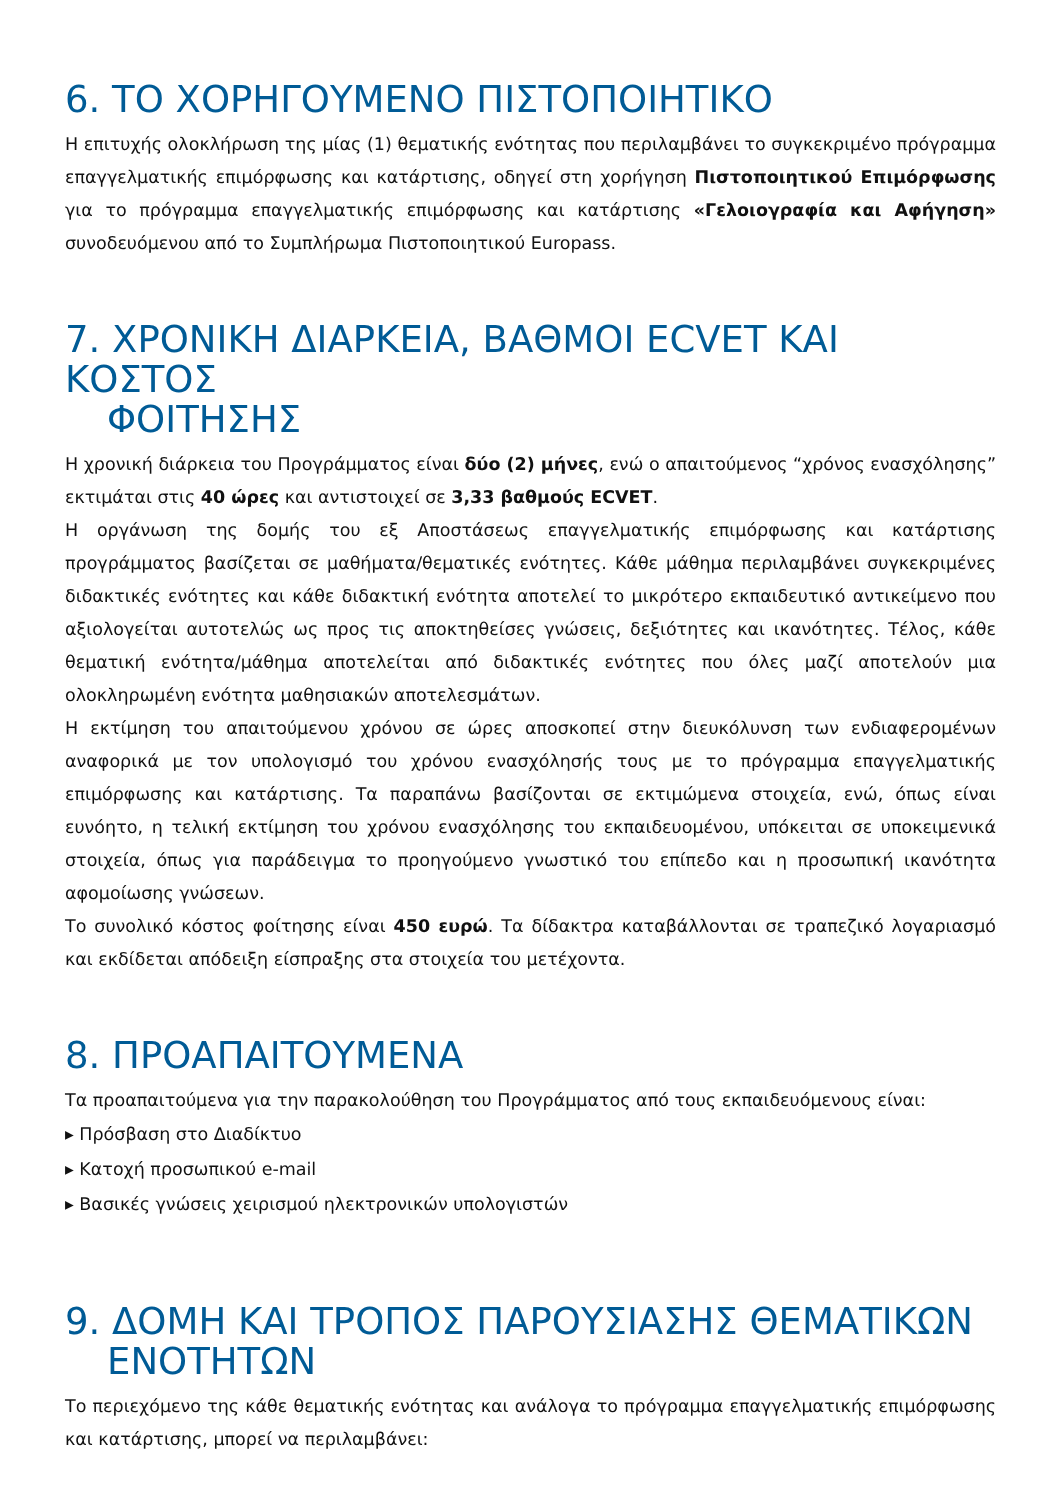6. ΤΟ ΧΟΡΗΓΟΥΜΕΝΟ ΠΙΣΤΟΠΟΙΗΤΙΚΟ
Η επιτυχής ολοκλήρωση της μίας (1) θεματικής ενότητας που περιλαμβάνει το συγκεκριμένο πρόγραμμα επαγγελματικής επιμόρφωσης και κατάρτισης, οδηγεί στη χορήγηση Πιστοποιητικού Επιμόρφωσης για το πρόγραμμα επαγγελματικής επιμόρφωσης και κατάρτισης «Γελοιογραφία και Αφήγηση» συνοδευόμενου από το Συμπλήρωμα Πιστοποιητικού Europass.
7. ΧΡΟΝΙΚΗ ΔΙΑΡΚΕΙΑ, ΒΑΘΜΟΙ ECVET ΚΑΙ ΚΟΣΤΟΣ
ΦΟΙΤΗΣΗΣ
Η χρονική διάρκεια του Προγράμματος είναι δύο (2) μήνες, ενώ ο απαιτούμενος “χρόνος ενασχόλησης” εκτιμάται στις 40 ώρες και αντιστοιχεί σε 3,33 βαθμούς ECVET.
Η οργάνωση της δομής του εξ Αποστάσεως επαγγελματικής επιμόρφωσης και κατάρτισης προγράμματος βασίζεται σε μαθήματα/θεματικές ενότητες. Κάθε μάθημα περιλαμβάνει συγκεκριμένες διδακτικές ενότητες και κάθε διδακτική ενότητα αποτελεί το μικρότερο εκπαιδευτικό αντικείμενο που αξιολογείται αυτοτελώς ως προς τις αποκτηθείσες γνώσεις, δεξιότητες και ικανότητες. Τέλος, κάθε θεματική ενότητα/μάθημα αποτελείται από διδακτικές ενότητες που όλες μαζί αποτελούν μια ολοκληρωμένη ενότητα μαθησιακών αποτελεσμάτων.
Η εκτίμηση του απαιτούμενου χρόνου σε ώρες αποσκοπεί στην διευκόλυνση των ενδιαφερομένων αναφορικά με τον υπολογισμό του χρόνου ενασχόλησής τους με το πρόγραμμα επαγγελματικής επιμόρφωσης και κατάρτισης. Τα παραπάνω βασίζονται σε εκτιμώμενα στοιχεία, ενώ, όπως είναι ευνόητο, η τελική εκτίμηση του χρόνου ενασχόλησης του εκπαιδευομένου, υπόκειται σε υποκειμενικά στοιχεία, όπως για παράδειγμα το προηγούμενο γνωστικό του επίπεδο και η προσωπική ικανότητα αφομοίωσης γνώσεων.
Το συνολικό κόστος φοίτησης είναι 450 ευρώ. Τα δίδακτρα καταβάλλονται σε τραπεζικό λογαριασμό και εκδίδεται απόδειξη είσπραξης στα στοιχεία του μετέχοντα.
8. ΠΡΟΑΠΑΙΤΟΥΜΕΝΑ
Τα προαπαιτούμενα για την παρακολούθηση του Προγράμματος από τους εκπαιδευόμενους είναι:
▸ Πρόσβαση στο Διαδίκτυο
▸ Κατοχή προσωπικού e-mail
▸ Βασικές γνώσεις χειρισμού ηλεκτρονικών υπολογιστών
9. ΔΟΜΗ ΚΑΙ ΤΡΟΠΟΣ ΠΑΡΟΥΣΙΑΣΗΣ ΘΕΜΑΤΙΚΩΝ
ΕΝΟΤΗΤΩΝ
Το περιεχόμενο της κάθε θεματικής ενότητας και ανάλογα το πρόγραμμα επαγγελματικής επιμόρφωσης και κατάρτισης, μπορεί να περιλαμβάνει: